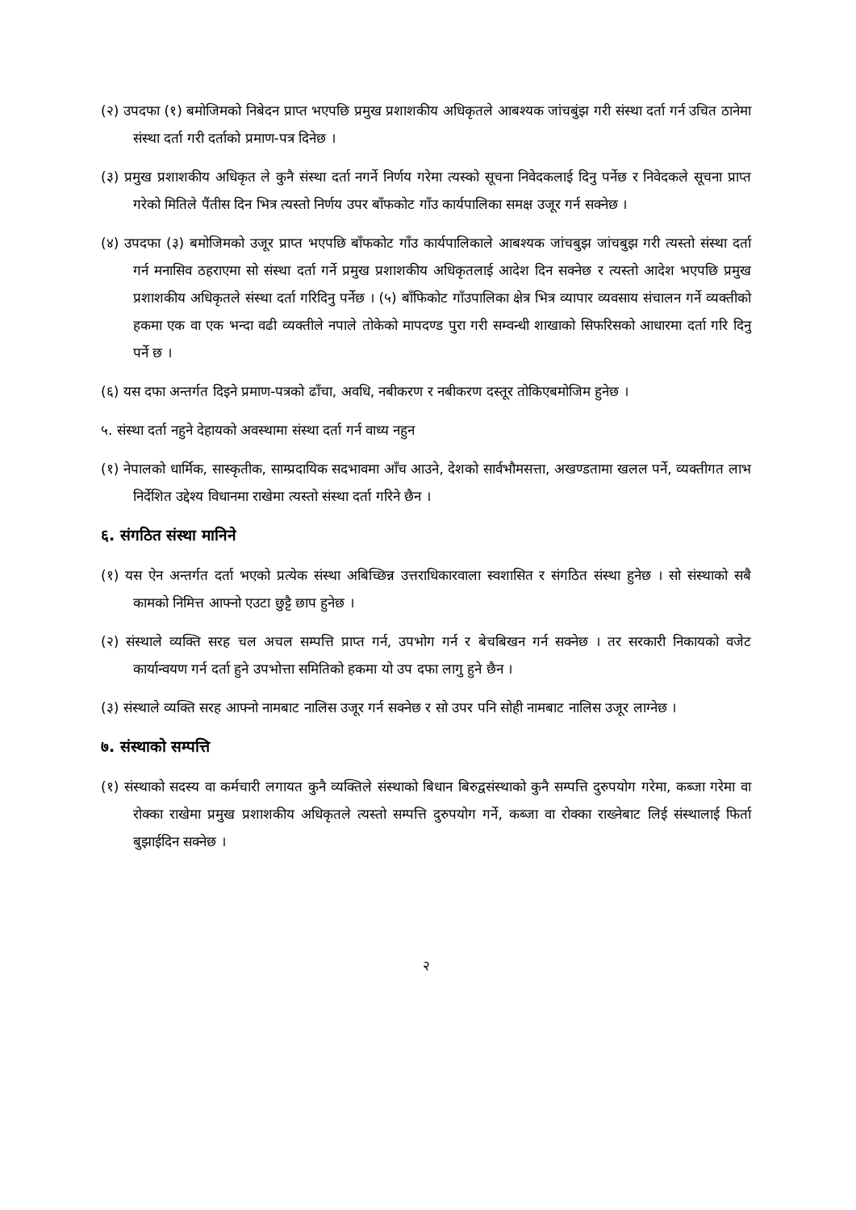(२) उपदफा (१) बमोजिमको निबेदन प्राप्त भएपछि प्रमुख प्रशाशकीय अधिकृतले आबश्यक जांचबुंझ गरी संस्था दर्ता गर्न उचित ठानेमा संस्था दर्ता गरी दर्ताको प्रमाण-पत्र दिनेछ ।
(३) प्रमुख प्रशाशकीय अधिकृत ले कुनै संस्था दर्ता नगर्ने निर्णय गरेमा त्यस्को सूचना निवेदकलाई दिनु पर्नेछ र निवेदकले सूचना प्राप्त गरेको मितिले पैंतीस दिन भित्र त्यस्तो निर्णय उपर बाँफकोट गाँउ कार्यपालिका समक्ष उजूर गर्न सक्नेछ ।
(४) उपदफा (३) बमोजिमको उजूर प्राप्त भएपछि बाँफकोट गाँउ कार्यपालिकाले आबश्यक जांचबुझ जांचबुझ गरी त्यस्तो संस्था दर्ता गर्न मनासिव ठहराएमा सो संस्था दर्ता गर्ने प्रमुख प्रशाशकीय अधिकृतलाई आदेश दिन सक्नेछ र त्यस्तो आदेश भएपछि प्रमुख प्रशाशकीय अधिकृतले संस्था दर्ता गरिदिनु पर्नेछ । (५) बाँफिकोट गाँउपालिका क्षेत्र भित्र व्यापार व्यवसाय संचालन गर्ने व्यक्तीको हकमा एक वा एक भन्दा वढी व्यक्तीले नपाले तोकेको मापदण्ड पुरा गरी सम्वन्धी शाखाको सिफरिसको आधारमा दर्ता गरि दिनु पर्ने छ ।
(६) यस दफा अन्तर्गत दिइने प्रमाण-पत्रको ढाँचा, अवधि, नबीकरण र नबीकरण दस्तूर तोकिएबमोजिम हुनेछ ।
५. संस्था दर्ता नहुने देहायको अवस्थामा संस्था दर्ता गर्न वाध्य नहुन
(१) नेपालको धार्मिक, सास्कृतीक, साम्प्रदायिक सदभावमा आँच आउने, देशको सार्वभौमसत्ता, अखण्डतामा खलल पर्ने, व्यक्तीगत लाभ निर्देशित उद्देश्य विधानमा राखेमा त्यस्तो संस्था दर्ता गरिने छैन ।
६. संगठित संस्था मानिने
(१) यस ऐन अन्तर्गत दर्ता भएको प्रत्येक संस्था अबिच्छिन्न उत्तराधिकारवाला स्वशासित र संगठित संस्था हुनेछ । सो संस्थाको सबै कामको निमित्त आफ्नो एउटा छुट्टै छाप हुनेछ ।
(२) संस्थाले व्यक्ति सरह चल अचल सम्पत्ति प्राप्त गर्न, उपभोग गर्न र बेचबिखन गर्न सक्नेछ । तर सरकारी निकायको वजेट कार्यान्वयण गर्न दर्ता हुने उपभोत्ता समितिको हकमा यो उप दफा लागु हुने छैन ।
(३) संस्थाले व्यक्ति सरह आफ्नो नामबाट नालिस उजूर गर्न सक्नेछ र सो उपर पनि सोही नामबाट नालिस उजूर लाग्नेछ ।
७. संस्थाको सम्पत्ति
(१) संस्थाको सदस्य वा कर्मचारी लगायत कुनै व्यक्तिले संस्थाको बिधान बिरुद्वसंस्थाको कुनै सम्पत्ति दुरुपयोग गरेमा, कब्जा गरेमा वा रोक्का राखेमा प्रमुख प्रशाशकीय अधिकृतले त्यस्तो सम्पत्ति दुरुपयोग गर्ने, कब्जा वा रोक्का राख्नेबाट लिई संस्थालाई फिर्ता बुझाईदिन सक्नेछ ।
२